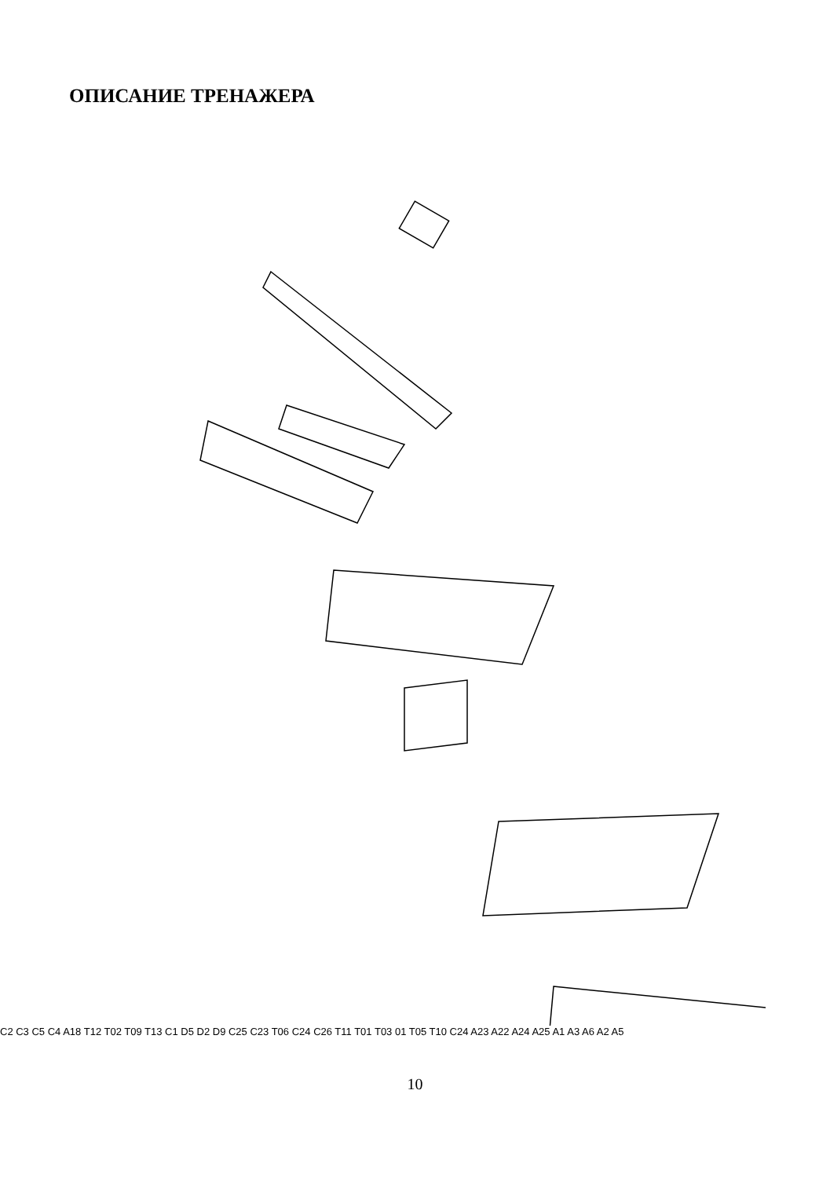ОПИСАНИЕ ТРЕНАЖЕРА
C2 C3 C5 C4 A18 T12 T02 T09 T13 C1 D5 D2 D9 C25 C23 T06 C24 C26 T11 T01 T03 01 T05 T10 C24 A23 A22 A24 A25 A1 A3 A6 A2 A5
10